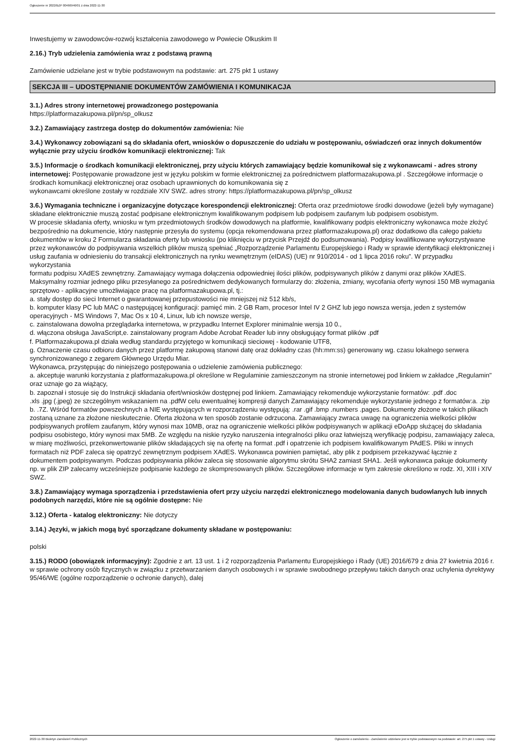Ogłoszenie nr 2022/BZP 00466946/01 z dnia 2022-11-30
Inwestujemy w zawodowców-rozwój kształcenia zawodowego w Powiecie Olkuskim II
2.16.) Tryb udzielenia zamówienia wraz z podstawą prawną
Zamówienie udzielane jest w trybie podstawowym na podstawie: art. 275 pkt 1 ustawy
SEKCJA III – UDOSTĘPNIANIE DOKUMENTÓW ZAMÓWIENIA I KOMUNIKACJA
3.1.) Adres strony internetowej prowadzonego postępowania
https://platformazakupowa.pl/pn/sp_olkusz
3.2.) Zamawiający zastrzega dostęp do dokumentów zamówienia: Nie
3.4.) Wykonawcy zobowiązani są do składania ofert, wniosków o dopuszczenie do udziału w postępowaniu, oświadczeń oraz innych dokumentów wyłącznie przy użyciu środków komunikacji elektronicznej: Tak
3.5.) Informacje o środkach komunikacji elektronicznej, przy użyciu których zamawiający będzie komunikował się z wykonawcami - adres strony internetowej: Postępowanie prowadzone jest w języku polskim w formie elektronicznej za pośrednictwem platformazakupowa.pl . Szczegółowe informacje o środkach komunikacji elektronicznej oraz osobach uprawnionych do komunikowania się z
wykonawcami określone zostały w rozdziale XIV SWZ. adres strony: https://platformazakupowa.pl/pn/sp_olkusz
3.6.) Wymagania techniczne i organizacyjne dotyczące korespondencji elektronicznej: Oferta oraz przedmiotowe środki dowodowe (jeżeli były wymagane) składane elektronicznie muszą zostać podpisane elektronicznym kwalifikowanym podpisem lub podpisem zaufanym lub podpisem osobistym.
W procesie składania oferty, wniosku w tym przedmiotowych środków dowodowych na platformie, kwalifikowany podpis elektroniczny wykonawca może złożyć bezpośrednio na dokumencie, który następnie przesyła do systemu (opcja rekomendowana przez platformazakupowa.pl) oraz dodatkowo dla całego pakietu dokumentów w kroku 2 Formularza składania oferty lub wniosku (po kliknięciu w przycisk Przejdź do podsumowania). Podpisy kwalifikowane wykorzystywane przez wykonawców do podpisywania wszelkich plików muszą spełniać „Rozporządzenie Parlamentu Europejskiego i Rady w sprawie identyfikacji elektronicznej i usług zaufania w odniesieniu do transakcji elektronicznych na rynku wewnętrznym (eIDAS) (UE) nr 910/2014 - od 1 lipca 2016 roku”. W przypadku wykorzystania
formatu podpisu XAdES zewnętrzny. Zamawiający wymaga dołączenia odpowiedniej ilości plików, podpisywanych plików z danymi oraz plików XAdES. Maksymalny rozmiar jednego pliku przesyłanego za pośrednictwem dedykowanych formularzy do: złożenia, zmiany, wycofania oferty wynosi 150 MB wymagania sprzętowo - aplikacyjne umożliwiające pracę na platformazakupowa.pl, tj.:
a. stały dostęp do sieci Internet o gwarantowanej przepustowości nie mniejszej niż 512 kb/s,
b. komputer klasy PC lub MAC o następującej konfiguracji: pamięć min. 2 GB Ram, procesor Intel IV 2 GHZ lub jego nowsza wersja, jeden z systemów operacyjnych - MS Windows 7, Mac Os x 10 4, Linux, lub ich nowsze wersje,
c. zainstalowana dowolna przeglądarka internetowa, w przypadku Internet Explorer minimalnie wersja 10 0.,
d. włączona obsługa JavaScript,e. zainstalowany program Adobe Acrobat Reader lub inny obsługujący format plików .pdf
f. Platformazakupowa.pl działa według standardu przyjętego w komunikacji sieciowej - kodowanie UTF8,
g. Oznaczenie czasu odbioru danych przez platformę zakupową stanowi datę oraz dokładny czas (hh:mm:ss) generowany wg. czasu lokalnego serwera synchronizowanego z zegarem Głównego Urzędu Miar.
Wykonawca, przystępując do niniejszego postępowania o udzielenie zamówienia publicznego:
a. akceptuje warunki korzystania z platformazakupowa.pl określone w Regulaminie zamieszczonym na stronie internetowej pod linkiem w zakładce „Regulamin" oraz uznaje go za wiążący,
b. zapoznał i stosuje się do Instrukcji składania ofert/wniosków dostępnej pod linkiem. Zamawiający rekomenduje wykorzystanie formatów: .pdf .doc
.xls .jpg (.jpeg) ze szczególnym wskazaniem na .pdfW celu ewentualnej kompresji danych Zamawiający rekomenduje wykorzystanie jednego z formatów:a. .zip b. .7Z. Wśród formatów powszechnych a NIE występujących w rozporządzeniu występują: .rar .gif .bmp .numbers .pages. Dokumenty złożone w takich plikach zostaną uznane za złożone nieskutecznie. Oferta złożona w ten sposób zostanie odrzucona. Zamawiający zwraca uwagę na ograniczenia wielkości plików podpisywanych profilem zaufanym, który wynosi max 10MB, oraz na ograniczenie wielkości plików podpisywanych w aplikacji eDoApp służącej do składania podpisu osobistego, który wynosi max 5MB. Ze względu na niskie ryzyko naruszenia integralności pliku oraz łatwiejszą weryfikację podpisu, zamawiający zaleca, w miarę możliwości, przekonwertowanie plików składających się na ofertę na format .pdf i opatrzenie ich podpisem kwalifikowanym PAdES. Pliki w innych formatach niż PDF zaleca się opatrzyć zewnętrznym podpisem XAdES. Wykonawca powinien pamiętać, aby plik z podpisem przekazywać łącznie z dokumentem podpisywanym. Podczas podpisywania plików zaleca się stosowanie algorytmu skrótu SHA2 zamiast SHA1. Jeśli wykonawca pakuje dokumenty np. w plik ZIP zalecamy wcześniejsze podpisanie każdego ze skompresowanych plików. Szczegółowe informacje w tym zakresie określono w rodz. XI, XIII i XIV SWZ.
3.8.) Zamawiający wymaga sporządzenia i przedstawienia ofert przy użyciu narzędzi elektronicznego modelowania danych budowlanych lub innych podobnych narzędzi, które nie są ogólnie dostępne: Nie
3.12.) Oferta - katalog elektroniczny: Nie dotyczy
3.14.) Języki, w jakich mogą być sporządzane dokumenty składane w postępowaniu:
polski
3.15.) RODO (obowiązek informacyjny): Zgodnie z art. 13 ust. 1 i 2 rozporządzenia Parlamentu Europejskiego i Rady (UE) 2016/679 z dnia 27 kwietnia 2016 r. w sprawie ochrony osób fizycznych w związku z przetwarzaniem danych osobowych i w sprawie swobodnego przepływu takich danych oraz uchylenia dyrektywy 95/46/WE (ogólne rozporządzenie o ochronie danych), dalej
2022-11-30 Biuletyn Zamówień Publicznych Ogłoszenie o zamówieniu - Zamówienie udzielane jest w trybie podstawowym na podstawie: art. 275 pkt 1 ustawy - Usługi